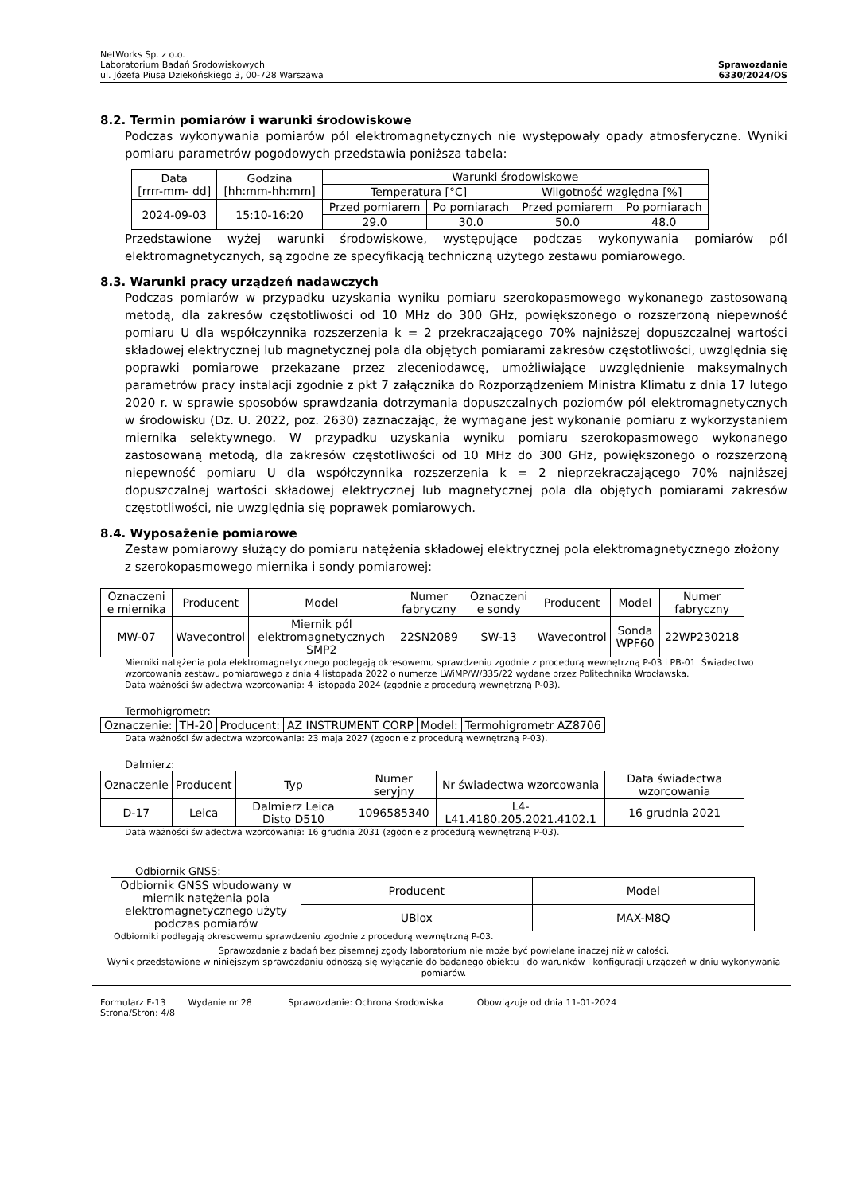NetWorks Sp. z o.o.
Laboratorium Badań Środowiskowych
ul. Józefa Piusa Dziekońskiego 3, 00-728 Warszawa
Sprawozdanie
6330/2024/OS
8.2. Termin pomiarów i warunki środowiskowe
Podczas wykonywania pomiarów pól elektromagnetycznych nie występowały opady atmosferyczne. Wyniki pomiaru parametrów pogodowych przedstawia poniższa tabela:
| Data [rrrr-mm- dd] | Godzina [hh:mm-hh:mm] | Warunki środowiskowe | | | |
| --- | --- | --- | --- | --- | --- |
| | | Temperatura [°C] | | Wilgotność względna [%] | |
| 2024-09-03 | 15:10-16:20 | Przed pomiarem | Po pomiarach | Przed pomiarem | Po pomiarach |
| | | 29.0 | 30.0 | 50.0 | 48.0 |
Przedstawione wyżej warunki środowiskowe, występujące podczas wykonywania pomiarów pól elektromagnetycznych, są zgodne ze specyfikacją techniczną użytego zestawu pomiarowego.
8.3. Warunki pracy urządzeń nadawczych
Podczas pomiarów w przypadku uzyskania wyniku pomiaru szerokopasmowego wykonanego zastosowaną metodą, dla zakresów częstotliwości od 10 MHz do 300 GHz, powiększonego o rozszerzoną niepewność pomiaru U dla współczynnika rozszerzenia k = 2 przekraczającego 70% najniższej dopuszczalnej wartości składowej elektrycznej lub magnetycznej pola dla objętych pomiarami zakresów częstotliwości, uwzględnia się poprawki pomiarowe przekazane przez zleceniodawcę, umożliwiające uwzględnienie maksymalnych parametrów pracy instalacji zgodnie z pkt 7 załącznika do Rozporządzeniem Ministra Klimatu z dnia 17 lutego 2020 r. w sprawie sposobów sprawdzania dotrzymania dopuszczalnych poziomów pól elektromagnetycznych w środowisku (Dz. U. 2022, poz. 2630) zaznaczając, że wymagane jest wykonanie pomiaru z wykorzystaniem miernika selektywnego. W przypadku uzyskania wyniku pomiaru szerokopasmowego wykonanego zastosowaną metodą, dla zakresów częstotliwości od 10 MHz do 300 GHz, powiększonego o rozszerzoną niepewność pomiaru U dla współczynnika rozszerzenia k = 2 nieprzekraczającego 70% najniższej dopuszczalnej wartości składowej elektrycznej lub magnetycznej pola dla objętych pomiarami zakresów częstotliwości, nie uwzględnia się poprawek pomiarowych.
8.4. Wyposażenie pomiarowe
Zestaw pomiarowy służący do pomiaru natężenia składowej elektrycznej pola elektromagnetycznego złożony z szerokopasmowego miernika i sondy pomiarowej:
| Oznaczeni e miernika | Producent | Model | Numer fabryczny | Oznaczeni e sondy | Producent | Model | Numer fabryczny |
| --- | --- | --- | --- | --- | --- | --- | --- |
| MW-07 | Wavecontrol | Miernik pól elektromagnetycznych SMP2 | 22SN2089 | SW-13 | Wavecontrol | Sonda WPF60 | 22WP230218 |
Mierniki natężenia pola elektromagnetycznego podlegają okresowemu sprawdzeniu zgodnie z procedurą wewnętrzną P-03 i PB-01. Świadectwo wzorcowania zestawu pomiarowego z dnia 4 listopada 2022 o numerze LWiMP/W/335/22 wydane przez Politechnika Wrocławska.
Data ważności świadectwa wzorcowania: 4 listopada 2024 (zgodnie z procedurą wewnętrzną P-03).
Termohigrometr:
| Oznaczenie: | TH-20 | Producent: | AZ INSTRUMENT CORP | Model: | Termohigrometr AZ8706 |
Data ważności świadectwa wzorcowania: 23 maja 2027 (zgodnie z procedurą wewnętrzną P-03).
Dalmierz:
| Oznaczenie | Producent | Typ | Numer seryjny | Nr świadectwa wzorcowania | Data świadectwa wzorcowania |
| --- | --- | --- | --- | --- | --- |
| D-17 | Leica | Dalmierz Leica Disto D510 | 1096585340 | L4-L41.4180.205.2021.4102.1 | 16 grudnia 2021 |
Data ważności świadectwa wzorcowania: 16 grudnia 2031 (zgodnie z procedurą wewnętrzną P-03).
Odbiornik GNSS:
| Odbiornik GNSS wbudowany w miernik natężenia pola elektromagnetycznego użyty podczas pomiarów | Producent | Model |
| | UBlox | MAX-M8Q |
Odbiorniki podlegają okresowemu sprawdzeniu zgodnie z procedurą wewnętrzną P-03.
Sprawozdanie z badań bez pisemnej zgody laboratorium nie może być powielane inaczej niż w całości.
Wynik przedstawione w niniejszym sprawozdaniu odnoszą się wyłącznie do badanego obiektu i do warunków i konfiguracji urządzeń w dniu wykonywania pomiarów.
Formularz F-13 Wydanie nr 28 Sprawozdanie: Ochrona środowiska Obowiązuje od dnia 11-01-2024
Strona/Stron: 4/8